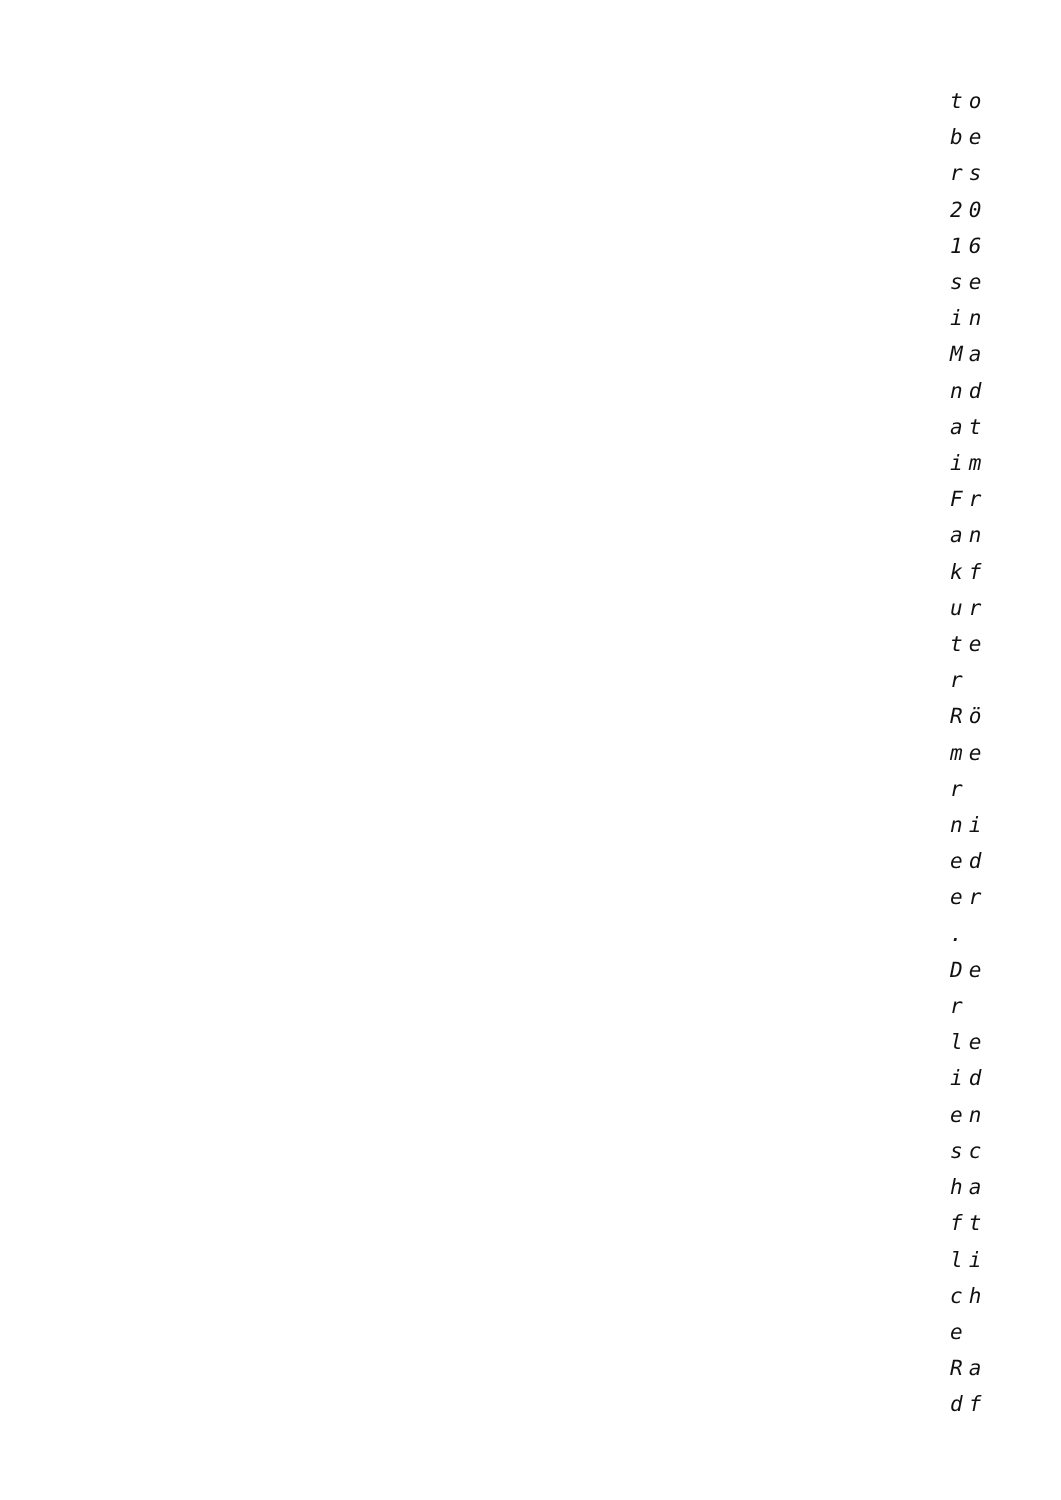to
be
rs
20
16
se
in
Ma
nd
at
im
Fr
an
kf
ur
te
r
Rö
me
r
ni
ed
er
.
De
r
le
id
en
sc
ha
ft
li
ch
e
Ra
df